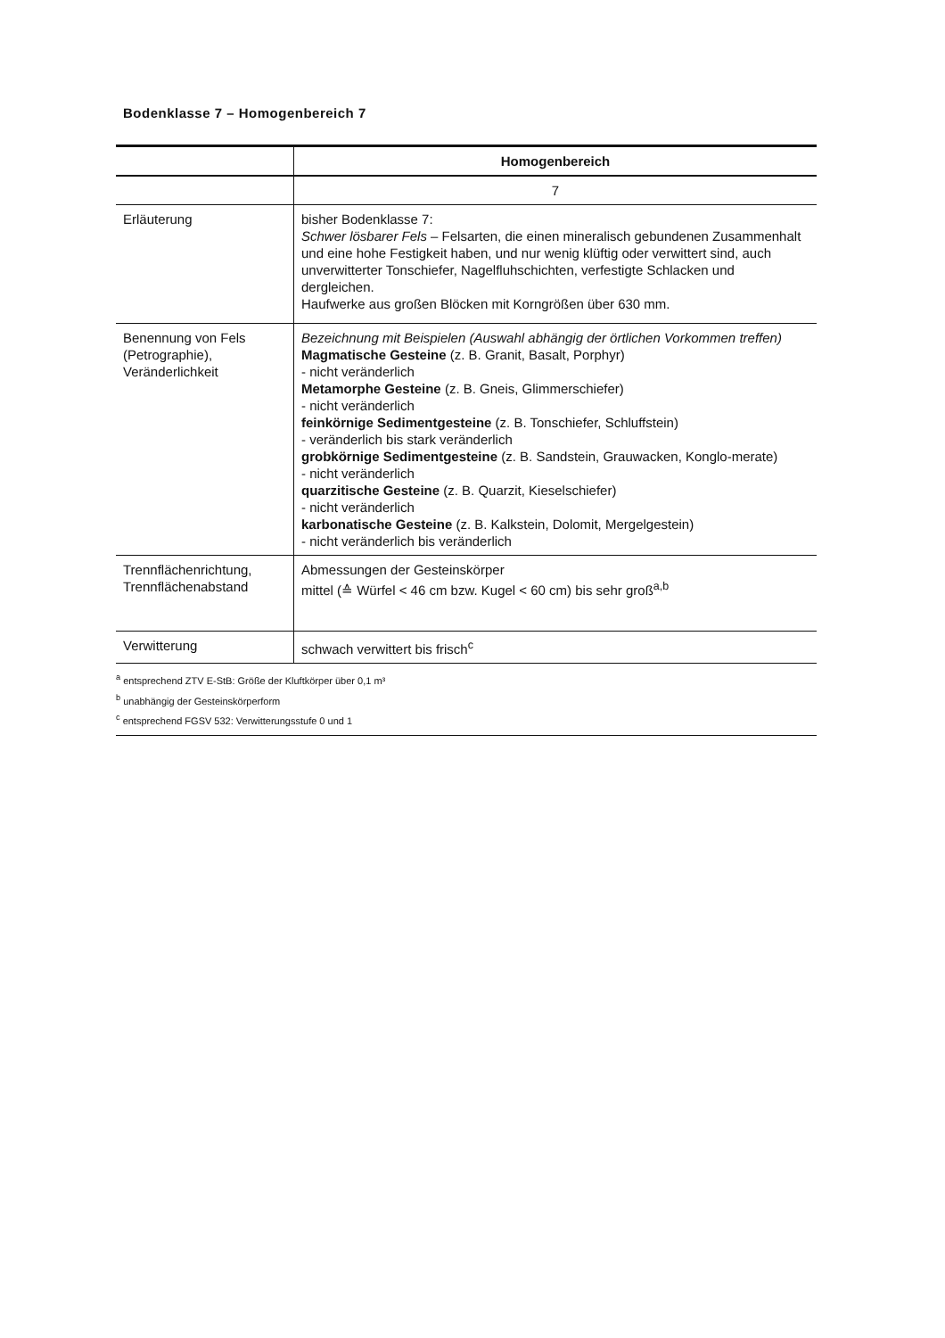Bodenklasse 7 – Homogenbereich 7
| | Homogenbereich |
| | 7 |
| Erläuterung | bisher Bodenklasse 7: Schwer lösbarer Fels – Felsarten, die einen mineralisch gebundenen Zusammenhalt und eine hohe Festigkeit haben, und nur wenig klüftig oder verwittert sind, auch unverwitterter Tonschiefer, Nagelfluhschichten, verfestigte Schlacken und dergleichen. Haufwerke aus großen Blöcken mit Korngrößen über 630 mm. |
| Benennung von Fels (Petrographie), Veränderlichkeit | Bezeichnung mit Beispielen (Auswahl abhängig der örtlichen Vorkommen treffen) Magmatische Gesteine (z. B. Granit, Basalt, Porphyr) - nicht veränderlich Metamorphe Gesteine (z. B. Gneis, Glimmerschiefer) - nicht veränderlich feinkörnige Sedimentgesteine (z. B. Tonschiefer, Schluffstein) - veränderlich bis stark veränderlich grobkörnige Sedimentgesteine (z. B. Sandstein, Grauwacken, Konglo-merate) - nicht veränderlich quarzitische Gesteine (z. B. Quarzit, Kieselschiefer) - nicht veränderlich karbonatische Gesteine (z. B. Kalkstein, Dolomit, Mergelgestein) - nicht veränderlich bis veränderlich |
| Trennflächenrichtung, Trennflächenabstand | Abmessungen der Gesteinskörper mittel (≙ Würfel < 46 cm bzw. Kugel < 60 cm) bis sehr groß<sup>a,b</sup> |
| Verwitterung | schwach verwittert bis frisch<sup>c</sup> |
<sup>a</sup> entsprechend ZTV E-StB: Größe der Kluftkörper über 0,1 m³
<sup>b</sup> unabhängig der Gesteinskörperform
<sup>c</sup> entsprechend FGSV 532: Verwitterungsstufe 0 und 1